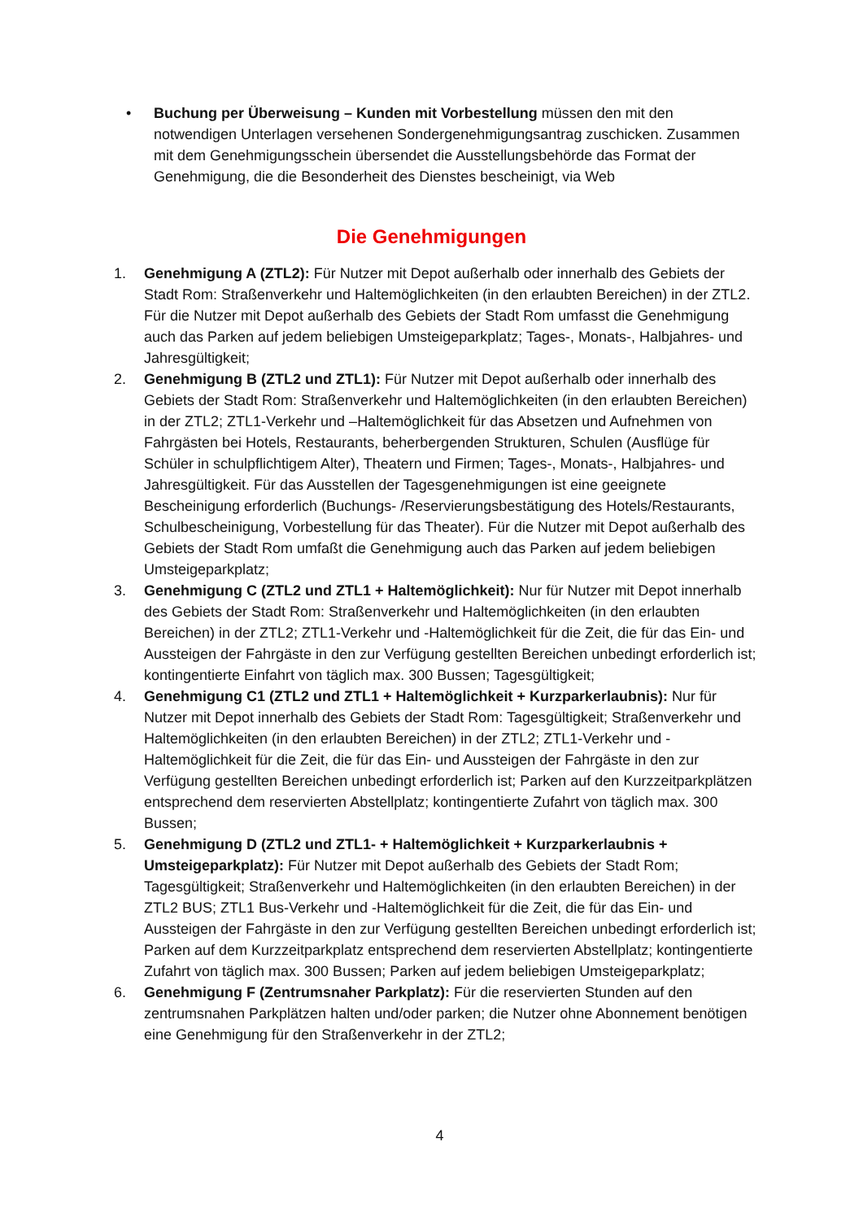• Buchung per Überweisung – Kunden mit Vorbestellung müssen den mit den notwendigen Unterlagen versehenen Sondergenehmigungsantrag zuschicken. Zusammen mit dem Genehmigungsschein übersendet die Ausstellungsbehörde das Format der Genehmigung, die die Besonderheit des Dienstes bescheinigt, via Web
Die Genehmigungen
1. Genehmigung A (ZTL2): Für Nutzer mit Depot außerhalb oder innerhalb des Gebiets der Stadt Rom: Straßenverkehr und Haltemöglichkeiten (in den erlaubten Bereichen) in der ZTL2. Für die Nutzer mit Depot außerhalb des Gebiets der Stadt Rom umfasst die Genehmigung auch das Parken auf jedem beliebigen Umsteigeparkplatz; Tages-, Monats-, Halbjahres- und Jahresgültigkeit;
2. Genehmigung B (ZTL2 und ZTL1): Für Nutzer mit Depot außerhalb oder innerhalb des Gebiets der Stadt Rom: Straßenverkehr und Haltemöglichkeiten (in den erlaubten Bereichen) in der ZTL2; ZTL1-Verkehr und –Haltemöglichkeit für das Absetzen und Aufnehmen von Fahrgästen bei Hotels, Restaurants, beherbergenden Strukturen, Schulen (Ausflüge für Schüler in schulpflichtigem Alter), Theatern und Firmen; Tages-, Monats-, Halbjahres- und Jahresgültigkeit. Für das Ausstellen der Tagesgenehmigungen ist eine geeignete Bescheinigung erforderlich (Buchungs- /Reservierungsbestätigung des Hotels/Restaurants, Schulbescheinigung, Vorbestellung für das Theater). Für die Nutzer mit Depot außerhalb des Gebiets der Stadt Rom umfaßt die Genehmigung auch das Parken auf jedem beliebigen Umsteigeparkplatz;
3. Genehmigung C (ZTL2 und ZTL1 + Haltemöglichkeit): Nur für Nutzer mit Depot innerhalb des Gebiets der Stadt Rom: Straßenverkehr und Haltemöglichkeiten (in den erlaubten Bereichen) in der ZTL2; ZTL1-Verkehr und -Haltemöglichkeit für die Zeit, die für das Ein- und Aussteigen der Fahrgäste in den zur Verfügung gestellten Bereichen unbedingt erforderlich ist; kontingentierte Einfahrt von täglich max. 300 Bussen; Tagesgültigkeit;
4. Genehmigung C1 (ZTL2 und ZTL1 + Haltemöglichkeit + Kurzparkerlaubnis): Nur für Nutzer mit Depot innerhalb des Gebiets der Stadt Rom: Tagesgültigkeit; Straßenverkehr und Haltemöglichkeiten (in den erlaubten Bereichen) in der ZTL2; ZTL1-Verkehr und -Haltemöglichkeit für die Zeit, die für das Ein- und Aussteigen der Fahrgäste in den zur Verfügung gestellten Bereichen unbedingt erforderlich ist; Parken auf den Kurzzeitparkplätzen entsprechend dem reservierten Abstellplatz; kontingentierte Zufahrt von täglich max. 300 Bussen;
5. Genehmigung D (ZTL2 und ZTL1- + Haltemöglichkeit + Kurzparkerlaubnis + Umsteigeparkplatz): Für Nutzer mit Depot außerhalb des Gebiets der Stadt Rom; Tagesgültigkeit; Straßenverkehr und Haltemöglichkeiten (in den erlaubten Bereichen) in der ZTL2 BUS; ZTL1 Bus-Verkehr und -Haltemöglichkeit für die Zeit, die für das Ein- und Aussteigen der Fahrgäste in den zur Verfügung gestellten Bereichen unbedingt erforderlich ist; Parken auf dem Kurzzeitparkplatz entsprechend dem reservierten Abstellplatz; kontingentierte Zufahrt von täglich max. 300 Bussen; Parken auf jedem beliebigen Umsteigeparkplatz;
6. Genehmigung F (Zentrumsnaher Parkplatz): Für die reservierten Stunden auf den zentrumsnahen Parkplätzen halten und/oder parken; die Nutzer ohne Abonnement benötigen eine Genehmigung für den Straßenverkehr in der ZTL2;
4